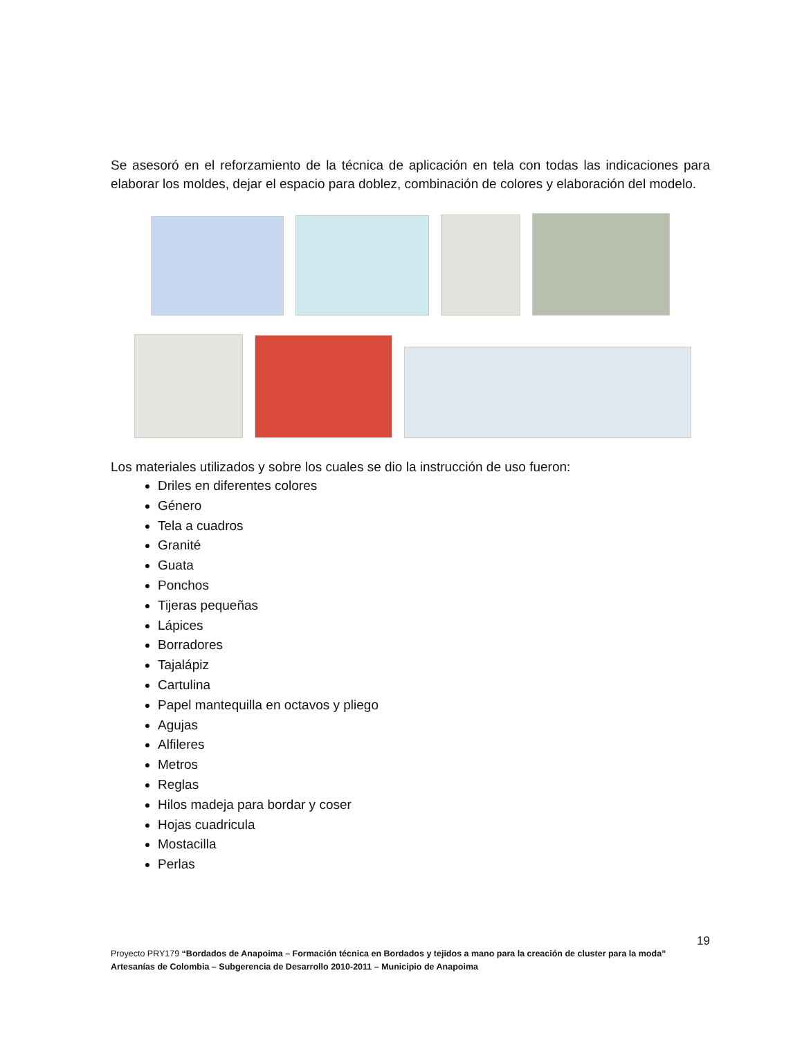Se asesoró en el reforzamiento de la técnica de aplicación en tela con todas las indicaciones para elaborar los moldes, dejar el espacio para doblez, combinación de colores y elaboración del modelo.
Los materiales utilizados y sobre los cuales se dio la instrucción de uso fueron:
Driles en diferentes colores
Género
Tela a cuadros
Granité
Guata
Ponchos
Tijeras pequeñas
Lápices
Borradores
Tajalápiz
Cartulina
Papel mantequilla en octavos y pliego
Agujas
Alfileres
Metros
Reglas
Hilos madeja para bordar y coser
Hojas cuadricula
Mostacilla
Perlas
19
Proyecto PRY179 “Bordados de Anapoima – Formación técnica en Bordados y tejidos a mano para la creación de cluster para la moda”
Artesanías de Colombia – Subgerencia de Desarrollo 2010-2011 – Municipio de Anapoima